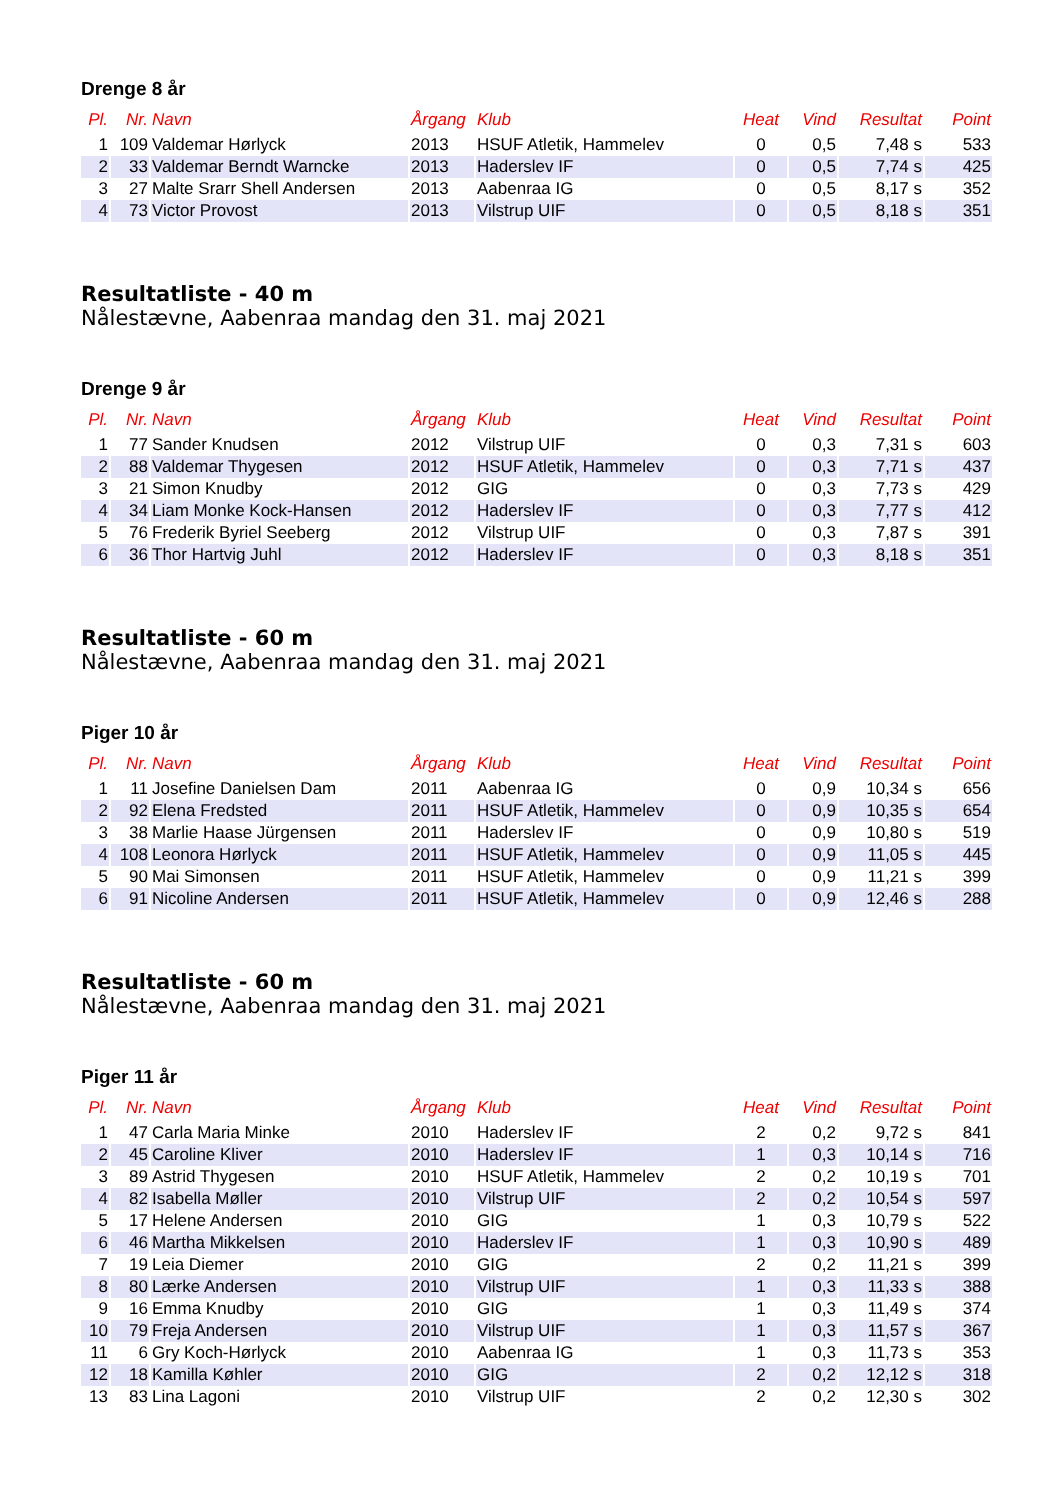Drenge 8 år
| Pl. | Nr. | Navn | Årgang | Klub | Heat | Vind | Resultat | Point |
| --- | --- | --- | --- | --- | --- | --- | --- | --- |
| 1 | 109 | Valdemar Hørlyck | 2013 | HSUF Atletik, Hammelev | 0 | 0,5 | 7,48 s | 533 |
| 2 | 33 | Valdemar Berndt Warncke | 2013 | Haderslev IF | 0 | 0,5 | 7,74 s | 425 |
| 3 | 27 | Malte Srarr Shell Andersen | 2013 | Aabenraa IG | 0 | 0,5 | 8,17 s | 352 |
| 4 | 73 | Victor Provost | 2013 | Vilstrup UIF | 0 | 0,5 | 8,18 s | 351 |
Resultatliste - 40 m
Nålestævne, Aabenraa mandag den 31. maj 2021
Drenge 9 år
| Pl. | Nr. | Navn | Årgang | Klub | Heat | Vind | Resultat | Point |
| --- | --- | --- | --- | --- | --- | --- | --- | --- |
| 1 | 77 | Sander Knudsen | 2012 | Vilstrup UIF | 0 | 0,3 | 7,31 s | 603 |
| 2 | 88 | Valdemar Thygesen | 2012 | HSUF Atletik, Hammelev | 0 | 0,3 | 7,71 s | 437 |
| 3 | 21 | Simon Knudby | 2012 | GIG | 0 | 0,3 | 7,73 s | 429 |
| 4 | 34 | Liam Monke Kock-Hansen | 2012 | Haderslev IF | 0 | 0,3 | 7,77 s | 412 |
| 5 | 76 | Frederik Byriel Seeberg | 2012 | Vilstrup UIF | 0 | 0,3 | 7,87 s | 391 |
| 6 | 36 | Thor Hartvig Juhl | 2012 | Haderslev IF | 0 | 0,3 | 8,18 s | 351 |
Resultatliste - 60 m
Nålestævne, Aabenraa mandag den 31. maj 2021
Piger 10 år
| Pl. | Nr. | Navn | Årgang | Klub | Heat | Vind | Resultat | Point |
| --- | --- | --- | --- | --- | --- | --- | --- | --- |
| 1 | 11 | Josefine Danielsen Dam | 2011 | Aabenraa IG | 0 | 0,9 | 10,34 s | 656 |
| 2 | 92 | Elena Fredsted | 2011 | HSUF Atletik, Hammelev | 0 | 0,9 | 10,35 s | 654 |
| 3 | 38 | Marlie Haase Jürgensen | 2011 | Haderslev IF | 0 | 0,9 | 10,80 s | 519 |
| 4 | 108 | Leonora Hørlyck | 2011 | HSUF Atletik, Hammelev | 0 | 0,9 | 11,05 s | 445 |
| 5 | 90 | Mai Simonsen | 2011 | HSUF Atletik, Hammelev | 0 | 0,9 | 11,21 s | 399 |
| 6 | 91 | Nicoline Andersen | 2011 | HSUF Atletik, Hammelev | 0 | 0,9 | 12,46 s | 288 |
Resultatliste - 60 m
Nålestævne, Aabenraa mandag den 31. maj 2021
Piger 11 år
| Pl. | Nr. | Navn | Årgang | Klub | Heat | Vind | Resultat | Point |
| --- | --- | --- | --- | --- | --- | --- | --- | --- |
| 1 | 47 | Carla Maria Minke | 2010 | Haderslev IF | 2 | 0,2 | 9,72 s | 841 |
| 2 | 45 | Caroline Kliver | 2010 | Haderslev IF | 1 | 0,3 | 10,14 s | 716 |
| 3 | 89 | Astrid Thygesen | 2010 | HSUF Atletik, Hammelev | 2 | 0,2 | 10,19 s | 701 |
| 4 | 82 | Isabella Møller | 2010 | Vilstrup UIF | 2 | 0,2 | 10,54 s | 597 |
| 5 | 17 | Helene Andersen | 2010 | GIG | 1 | 0,3 | 10,79 s | 522 |
| 6 | 46 | Martha Mikkelsen | 2010 | Haderslev IF | 1 | 0,3 | 10,90 s | 489 |
| 7 | 19 | Leia Diemer | 2010 | GIG | 2 | 0,2 | 11,21 s | 399 |
| 8 | 80 | Lærke Andersen | 2010 | Vilstrup UIF | 1 | 0,3 | 11,33 s | 388 |
| 9 | 16 | Emma Knudby | 2010 | GIG | 1 | 0,3 | 11,49 s | 374 |
| 10 | 79 | Freja Andersen | 2010 | Vilstrup UIF | 1 | 0,3 | 11,57 s | 367 |
| 11 | 6 | Gry Koch-Hørlyck | 2010 | Aabenraa IG | 1 | 0,3 | 11,73 s | 353 |
| 12 | 18 | Kamilla Køhler | 2010 | GIG | 2 | 0,2 | 12,12 s | 318 |
| 13 | 83 | Lina Lagoni | 2010 | Vilstrup UIF | 2 | 0,2 | 12,30 s | 302 |